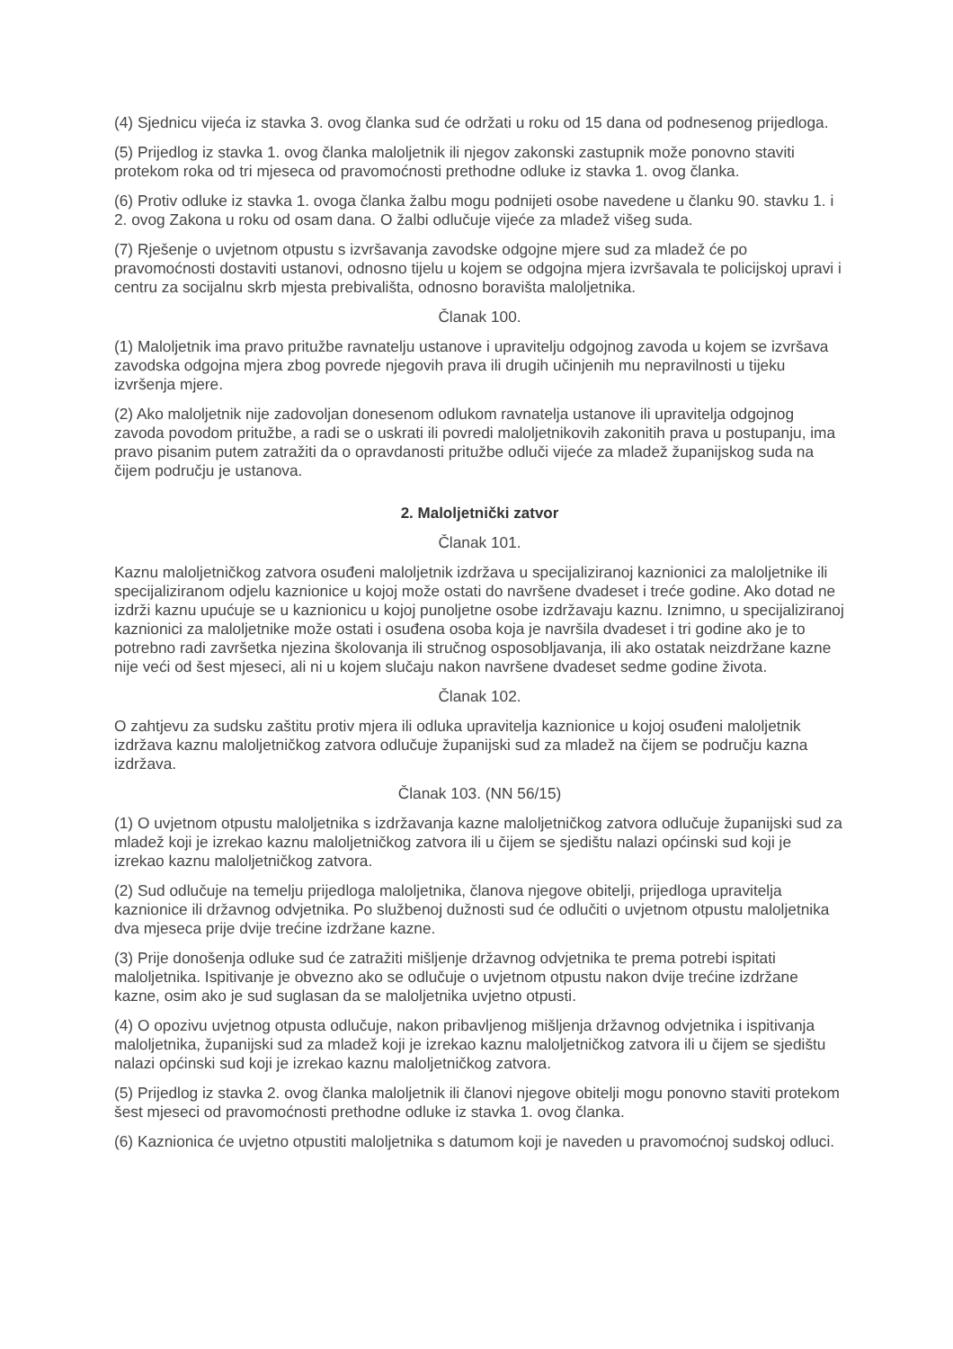(4) Sjednicu vijeća iz stavka 3. ovog članka sud će održati u roku od 15 dana od podnesenog prijedloga.
(5) Prijedlog iz stavka 1. ovog članka maloljetnik ili njegov zakonski zastupnik može ponovno staviti protekom roka od tri mjeseca od pravomoćnosti prethodne odluke iz stavka 1. ovog članka.
(6) Protiv odluke iz stavka 1. ovoga članka žalbu mogu podnijeti osobe navedene u članku 90. stavku 1. i 2. ovog Zakona u roku od osam dana. O žalbi odlučuje vijeće za mladež višeg suda.
(7) Rješenje o uvjetnom otpustu s izvršavanja zavodske odgojne mjere sud za mladež će po pravomoćnosti dostaviti ustanovi, odnosno tijelu u kojem se odgojna mjera izvršavala te policijskoj upravi i centru za socijalnu skrb mjesta prebivališta, odnosno boravišta maloljetnika.
Članak 100.
(1) Maloljetnik ima pravo pritužbe ravnatelju ustanove i upravitelju odgojnog zavoda u kojem se izvršava zavodska odgojna mjera zbog povrede njegovih prava ili drugih učinjenih mu nepravilnosti u tijeku izvršenja mjere.
(2) Ako maloljetnik nije zadovoljan donesenom odlukom ravnatelja ustanove ili upravitelja odgojnog zavoda povodom pritužbe, a radi se o uskrati ili povredi maloljetnikovih zakonitih prava u postupanju, ima pravo pisanim putem zatražiti da o opravdanosti pritužbe odluči vijeće za mladež županijskog suda na čijem području je ustanova.
2. Maloljetnički zatvor
Članak 101.
Kaznu maloljetničkog zatvora osuđeni maloljetnik izdržava u specijaliziranoj kaznionici za maloljetnike ili specijaliziranom odjelu kaznionice u kojoj može ostati do navršene dvadeset i treće godine. Ako dotad ne izdrži kaznu upućuje se u kaznionicu u kojoj punoljetne osobe izdržavaju kaznu. Iznimno, u specijaliziranoj kaznionici za maloljetnike može ostati i osuđena osoba koja je navršila dvadeset i tri godine ako je to potrebno radi završetka njezina školovanja ili stručnog osposobljavanja, ili ako ostatak neizdržane kazne nije veći od šest mjeseci, ali ni u kojem slučaju nakon navršene dvadeset sedme godine života.
Članak 102.
O zahtjevu za sudsku zaštitu protiv mjera ili odluka upravitelja kaznionice u kojoj osuđeni maloljetnik izdržava kaznu maloljetničkog zatvora odlučuje županijski sud za mladež na čijem se području kazna izdržava.
Članak 103. (NN 56/15)
(1) O uvjetnom otpustu maloljetnika s izdržavanja kazne maloljetničkog zatvora odlučuje županijski sud za mladež koji je izrekao kaznu maloljetničkog zatvora ili u čijem se sjedištu nalazi općinski sud koji je izrekao kaznu maloljetničkog zatvora.
(2) Sud odlučuje na temelju prijedloga maloljetnika, članova njegove obitelji, prijedloga upravitelja kaznionice ili državnog odvjetnika. Po službenoj dužnosti sud će odlučiti o uvjetnom otpustu maloljetnika dva mjeseca prije dvije trećine izdržane kazne.
(3) Prije donošenja odluke sud će zatražiti mišljenje državnog odvjetnika te prema potrebi ispitati maloljetnika. Ispitivanje je obvezno ako se odlučuje o uvjetnom otpustu nakon dvije trećine izdržane kazne, osim ako je sud suglasan da se maloljetnika uvjetno otpusti.
(4) O opozivu uvjetnog otpusta odlučuje, nakon pribavljenog mišljenja državnog odvjetnika i ispitivanja maloljetnika, županijski sud za mladež koji je izrekao kaznu maloljetničkog zatvora ili u čijem se sjedištu nalazi općinski sud koji je izrekao kaznu maloljetničkog zatvora.
(5) Prijedlog iz stavka 2. ovog članka maloljetnik ili članovi njegove obitelji mogu ponovno staviti protekom šest mjeseci od pravomoćnosti prethodne odluke iz stavka 1. ovog članka.
(6) Kaznionica će uvjetno otpustiti maloljetnika s datumom koji je naveden u pravomoćnoj sudskoj odluci.